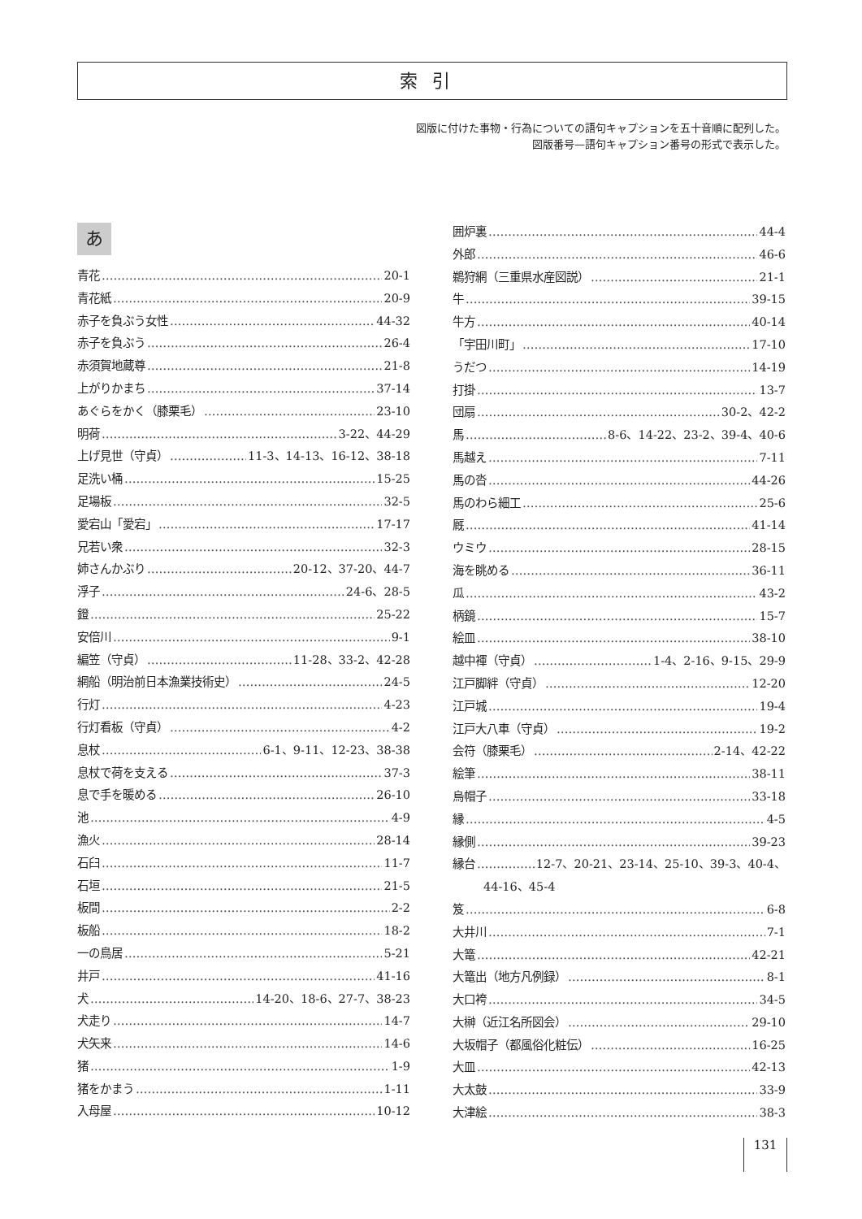索引
図版に付けた事物・行為についての語句キャプションを五十音順に配列した。
図版番号—語句キャプション番号の形式で表示した。
あ
青花 20-1
青花紙 20-9
赤子を負ぶう女性 44-32
赤子を負ぶう 26-4
赤須賀地蔵尊 21-8
上がりかまち 37-14
あぐらをかく（膝栗毛） 23-10
明荷 3-22、44-29
上げ見世（守貞） 11-3、14-13、16-12、38-18
足洗い桶 15-25
足場板 32-5
愛宕山「愛宕」 17-17
兄若い衆 32-3
姉さんかぶり 20-12、37-20、44-7
浮子 24-6、28-5
鐙 25-22
安倍川 9-1
編笠（守貞） 11-28、33-2、42-28
網船（明治前日本漁業技術史） 24-5
行灯 4-23
行灯看板（守貞） 4-2
息杖 6-1、9-11、12-23、38-38
息杖で荷を支える 37-3
息で手を暖める 26-10
池 4-9
漁火 28-14
石臼 11-7
石垣 21-5
板間 2-2
板船 18-2
一の鳥居 5-21
井戸 41-16
犬 14-20、18-6、27-7、38-23
犬走り 14-7
犬矢来 14-6
猪 1-9
猪をかまう 1-11
入母屋 10-12
囲炉裏 44-4
外郎 46-6
鵜狩網（三重県水産図説） 21-1
牛 39-15
牛方 40-14
「宇田川町」 17-10
うだつ 14-19
打掛 13-7
団扇 30-2、42-2
馬 8-6、14-22、23-2、39-4、40-6
馬越え 7-11
馬の沓 44-26
馬のわら細工 25-6
厩 41-14
ウミウ 28-15
海を眺める 36-11
瓜 43-2
柄鏡 15-7
絵皿 38-10
越中褌（守貞） 1-4、2-16、9-15、29-9
江戸脚絆（守貞） 12-20
江戸城 19-4
江戸大八車（守貞） 19-2
会符（膝栗毛） 2-14、42-22
絵筆 38-11
烏帽子 33-18
縁 4-5
縁側 39-23
縁台 12-7、20-21、23-14、25-10、39-3、40-4、
44-16、45-4
笈 6-8
大井川 7-1
大篭 42-21
大篭出（地方凡例録） 8-1
大口袴 34-5
大榊（近江名所図会） 29-10
大坂帽子（都風俗化粧伝） 16-25
大皿 42-13
大太鼓 33-9
大津絵 38-3
131